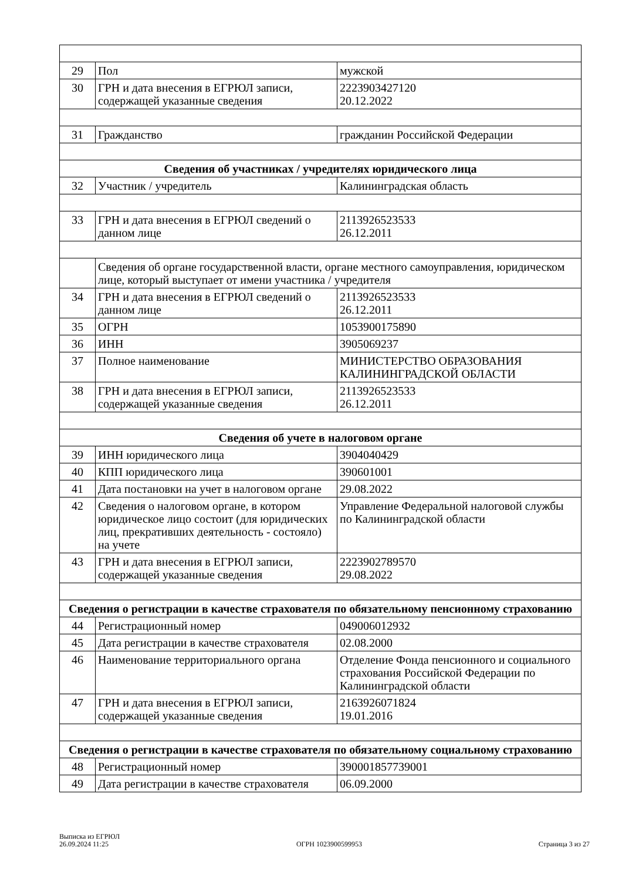| 29 | Пол | мужской |
| 30 | ГРН и дата внесения в ЕГРЮЛ записи, содержащей указанные сведения | 2223903427120 20.12.2022 |
| 31 | Гражданство | гражданин Российской Федерации |
| Сведения об участниках / учредителях юридического лица | | |
| 32 | Участник / учредитель | Калининградская область |
| 33 | ГРН и дата внесения в ЕГРЮЛ сведений о данном лице | 2113926523533 26.12.2011 |
| | Сведения об органе государственной власти, органе местного самоуправления, юридическом лице, который выступает от имени участника / учредителя | |
| 34 | ГРН и дата внесения в ЕГРЮЛ сведений о данном лице | 2113926523533 26.12.2011 |
| 35 | ОГРН | 1053900175890 |
| 36 | ИНН | 3905069237 |
| 37 | Полное наименование | МИНИСТЕРСТВО ОБРАЗОВАНИЯ КАЛИНИНГРАДСКОЙ ОБЛАСТИ |
| 38 | ГРН и дата внесения в ЕГРЮЛ записи, содержащей указанные сведения | 2113926523533 26.12.2011 |
| Сведения об учете в налоговом органе | | |
| 39 | ИНН юридического лица | 3904040429 |
| 40 | КПП юридического лица | 390601001 |
| 41 | Дата постановки на учет в налоговом органе | 29.08.2022 |
| 42 | Сведения о налоговом органе, в котором юридическое лицо состоит (для юридических лиц, прекративших деятельность - состояло) на учете | Управление Федеральной налоговой службы по Калининградской области |
| 43 | ГРН и дата внесения в ЕГРЮЛ записи, содержащей указанные сведения | 2223902789570 29.08.2022 |
| Сведения о регистрации в качестве страхователя по обязательному пенсионному страхованию | | |
| 44 | Регистрационный номер | 049006012932 |
| 45 | Дата регистрации в качестве страхователя | 02.08.2000 |
| 46 | Наименование территориального органа | Отделение Фонда пенсионного и социального страхования Российской Федерации по Калининградской области |
| 47 | ГРН и дата внесения в ЕГРЮЛ записи, содержащей указанные сведения | 2163926071824 19.01.2016 |
| Сведения о регистрации в качестве страхователя по обязательному социальному страхованию | | |
| 48 | Регистрационный номер | 390001857739001 |
| 49 | Дата регистрации в качестве страхователя | 06.09.2000 |
Выписка из ЕГРЮЛ
26.09.2024 11:25
ОГРН 1023900599953
Страница 3 из 27